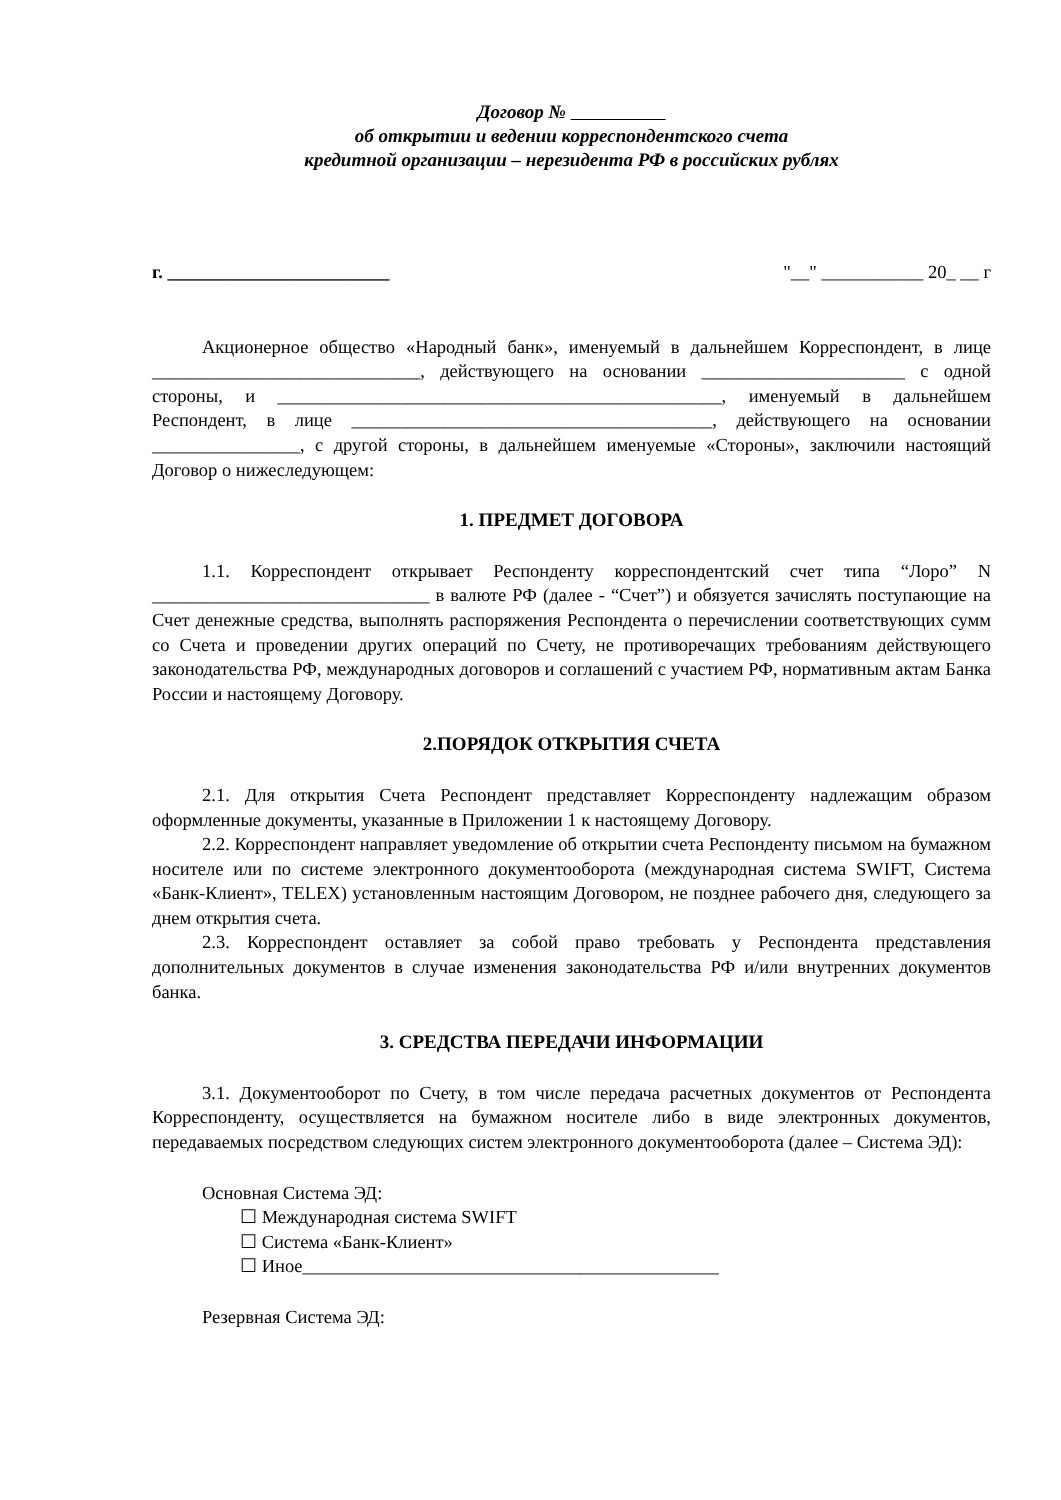Договор №
об открытии и ведении корреспондентского счета
кредитной организации – нерезидента РФ в российских рублях
г. ________________________ "__" ___________ 20_ __ г
Акционерное общество «Народный банк», именуемый в дальнейшем Корреспондент, в лице _____________________________, действующего на основании ______________________ с одной стороны, и ________________________________________________, именуемый в дальнейшем Респондент, в лице _______________________________________, действующего на основании ________________, с другой стороны, в дальнейшем именуемые «Стороны», заключили настоящий Договор о нижеследующем:
1. ПРЕДМЕТ ДОГОВОРА
1.1. Корреспондент открывает Респонденту корреспондентский счет типа “Лоро” N ______________________________ в валюте РФ (далее - “Счет”) и обязуется зачислять поступающие на Счет денежные средства, выполнять распоряжения Респондента о перечислении соответствующих сумм со Счета и проведении других операций по Счету, не противоречащих требованиям действующего законодательства РФ, международных договоров и соглашений с участием РФ, нормативным актам Банка России и настоящему Договору.
2.ПОРЯДОК ОТКРЫТИЯ СЧЕТА
2.1. Для открытия Счета Респондент представляет Корреспонденту надлежащим образом оформленные документы, указанные в Приложении 1 к настоящему Договору.
2.2. Корреспондент направляет уведомление об открытии счета Респонденту письмом на бумажном носителе или по системе электронного документооборота (международная система SWIFT, Система «Банк-Клиент», TELEX) установленным настоящим Договором, не позднее рабочего дня, следующего за днем открытия счета.
2.3. Корреспондент оставляет за собой право требовать у Респондента представления дополнительных документов в случае изменения законодательства РФ и/или внутренних документов банка.
3. СРЕДСТВА ПЕРЕДАЧИ ИНФОРМАЦИИ
3.1. Документооборот по Счету, в том числе передача расчетных документов от Респондента Корреспонденту, осуществляется на бумажном носителе либо в виде электронных документов, передаваемых посредством следующих систем электронного документооборота (далее – Система ЭД):
Основная Система ЭД:
☐ Международная система SWIFT
☐ Система «Банк-Клиент»
☐ Иное_____________________________________________
Резервная Система ЭД: